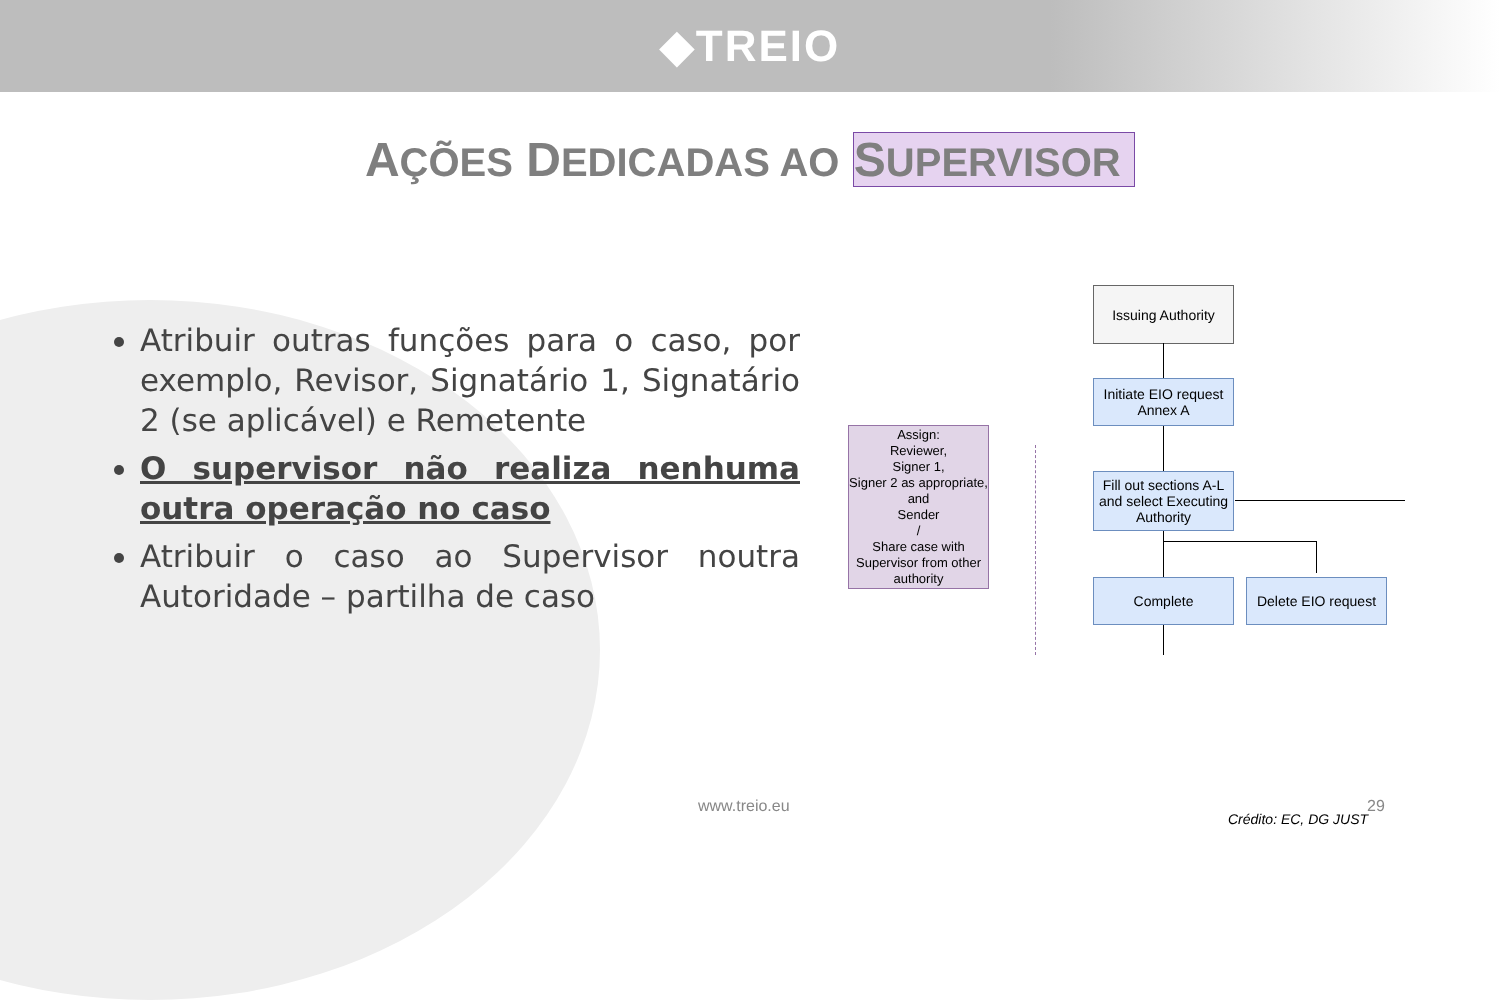◆TREIO
AÇÕES DEDICADAS AO SUPERVISOR
Atribuir outras funções para o caso, por exemplo, Revisor, Signatário 1, Signatário 2 (se aplicável) e Remetente
O supervisor não realiza nenhuma outra operação no caso
Atribuir o caso ao Supervisor noutra Autoridade – partilha de caso
Issuing Authority
Initiate EIO request Annex A
Fill out sections A-L and select Executing Authority
Complete
Delete EIO request
Assign:
Reviewer,
Signer 1,
Signer 2 as appropriate, and
Sender
/
Share case with Supervisor from other authority
www.treio.eu 29
Crédito: EC, DG JUST